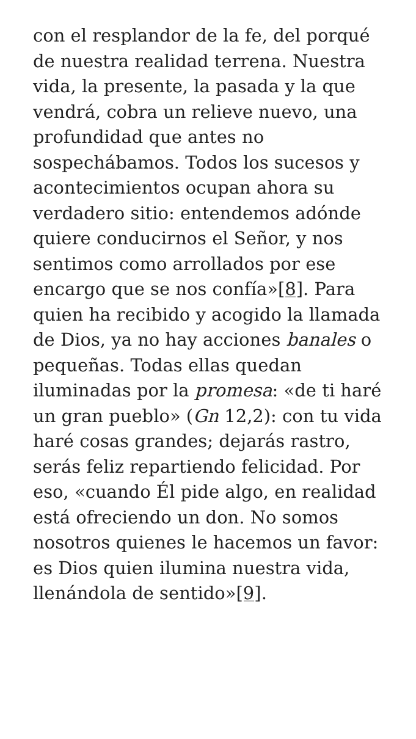con el resplandor de la fe, del porqué de nuestra realidad terrena. Nuestra vida, la presente, la pasada y la que vendrá, cobra un relieve nuevo, una profundidad que antes no sospechábamos. Todos los sucesos y acontecimientos ocupan ahora su verdadero sitio: entendemos adónde quiere conducirnos el Señor, y nos sentimos como arrollados por ese encargo que se nos confía»[8]. Para quien ha recibido y acogido la llamada de Dios, ya no hay acciones banales o pequeñas. Todas ellas quedan iluminadas por la promesa: «de ti haré un gran pueblo» (Gn 12,2): con tu vida haré cosas grandes; dejarás rastro, serás feliz repartiendo felicidad. Por eso, «cuando Él pide algo, en realidad está ofreciendo un don. No somos nosotros quienes le hacemos un favor: es Dios quien ilumina nuestra vida, llenándola de sentido»[9].